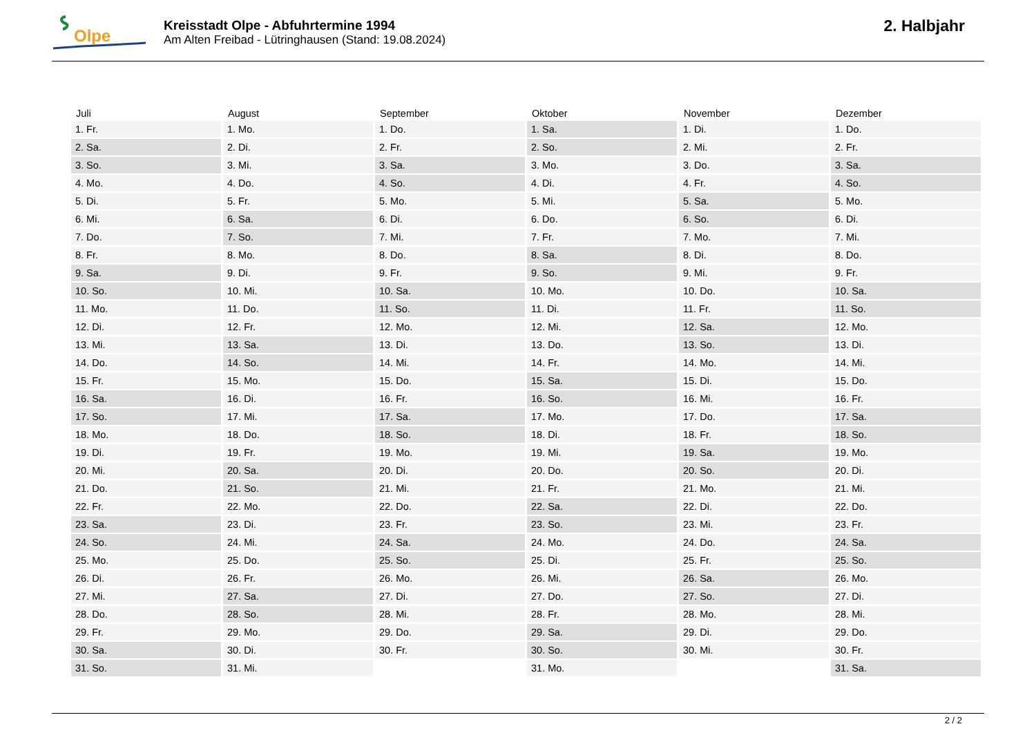Olpe
Kreisstadt Olpe - Abfuhrtermine 1994
Am Alten Freibad - Lütringhausen (Stand: 19.08.2024)
2. Halbjahr
| Juli | August | September | Oktober | November | Dezember |
| --- | --- | --- | --- | --- | --- |
| 1. Fr. | 1. Mo. | 1. Do. | 1. Sa. | 1. Di. | 1. Do. |
| 2. Sa. | 2. Di. | 2. Fr. | 2. So. | 2. Mi. | 2. Fr. |
| 3. So. | 3. Mi. | 3. Sa. | 3. Mo. | 3. Do. | 3. Sa. |
| 4. Mo. | 4. Do. | 4. So. | 4. Di. | 4. Fr. | 4. So. |
| 5. Di. | 5. Fr. | 5. Mo. | 5. Mi. | 5. Sa. | 5. Mo. |
| 6. Mi. | 6. Sa. | 6. Di. | 6. Do. | 6. So. | 6. Di. |
| 7. Do. | 7. So. | 7. Mi. | 7. Fr. | 7. Mo. | 7. Mi. |
| 8. Fr. | 8. Mo. | 8. Do. | 8. Sa. | 8. Di. | 8. Do. |
| 9. Sa. | 9. Di. | 9. Fr. | 9. So. | 9. Mi. | 9. Fr. |
| 10. So. | 10. Mi. | 10. Sa. | 10. Mo. | 10. Do. | 10. Sa. |
| 11. Mo. | 11. Do. | 11. So. | 11. Di. | 11. Fr. | 11. So. |
| 12. Di. | 12. Fr. | 12. Mo. | 12. Mi. | 12. Sa. | 12. Mo. |
| 13. Mi. | 13. Sa. | 13. Di. | 13. Do. | 13. So. | 13. Di. |
| 14. Do. | 14. So. | 14. Mi. | 14. Fr. | 14. Mo. | 14. Mi. |
| 15. Fr. | 15. Mo. | 15. Do. | 15. Sa. | 15. Di. | 15. Do. |
| 16. Sa. | 16. Di. | 16. Fr. | 16. So. | 16. Mi. | 16. Fr. |
| 17. So. | 17. Mi. | 17. Sa. | 17. Mo. | 17. Do. | 17. Sa. |
| 18. Mo. | 18. Do. | 18. So. | 18. Di. | 18. Fr. | 18. So. |
| 19. Di. | 19. Fr. | 19. Mo. | 19. Mi. | 19. Sa. | 19. Mo. |
| 20. Mi. | 20. Sa. | 20. Di. | 20. Do. | 20. So. | 20. Di. |
| 21. Do. | 21. So. | 21. Mi. | 21. Fr. | 21. Mo. | 21. Mi. |
| 22. Fr. | 22. Mo. | 22. Do. | 22. Sa. | 22. Di. | 22. Do. |
| 23. Sa. | 23. Di. | 23. Fr. | 23. So. | 23. Mi. | 23. Fr. |
| 24. So. | 24. Mi. | 24. Sa. | 24. Mo. | 24. Do. | 24. Sa. |
| 25. Mo. | 25. Do. | 25. So. | 25. Di. | 25. Fr. | 25. So. |
| 26. Di. | 26. Fr. | 26. Mo. | 26. Mi. | 26. Sa. | 26. Mo. |
| 27. Mi. | 27. Sa. | 27. Di. | 27. Do. | 27. So. | 27. Di. |
| 28. Do. | 28. So. | 28. Mi. | 28. Fr. | 28. Mo. | 28. Mi. |
| 29. Fr. | 29. Mo. | 29. Do. | 29. Sa. | 29. Di. | 29. Do. |
| 30. Sa. | 30. Di. | 30. Fr. | 30. So. | 30. Mi. | 30. Fr. |
| 31. So. | 31. Mi. | | 31. Mo. | | 31. Sa. |
2 / 2